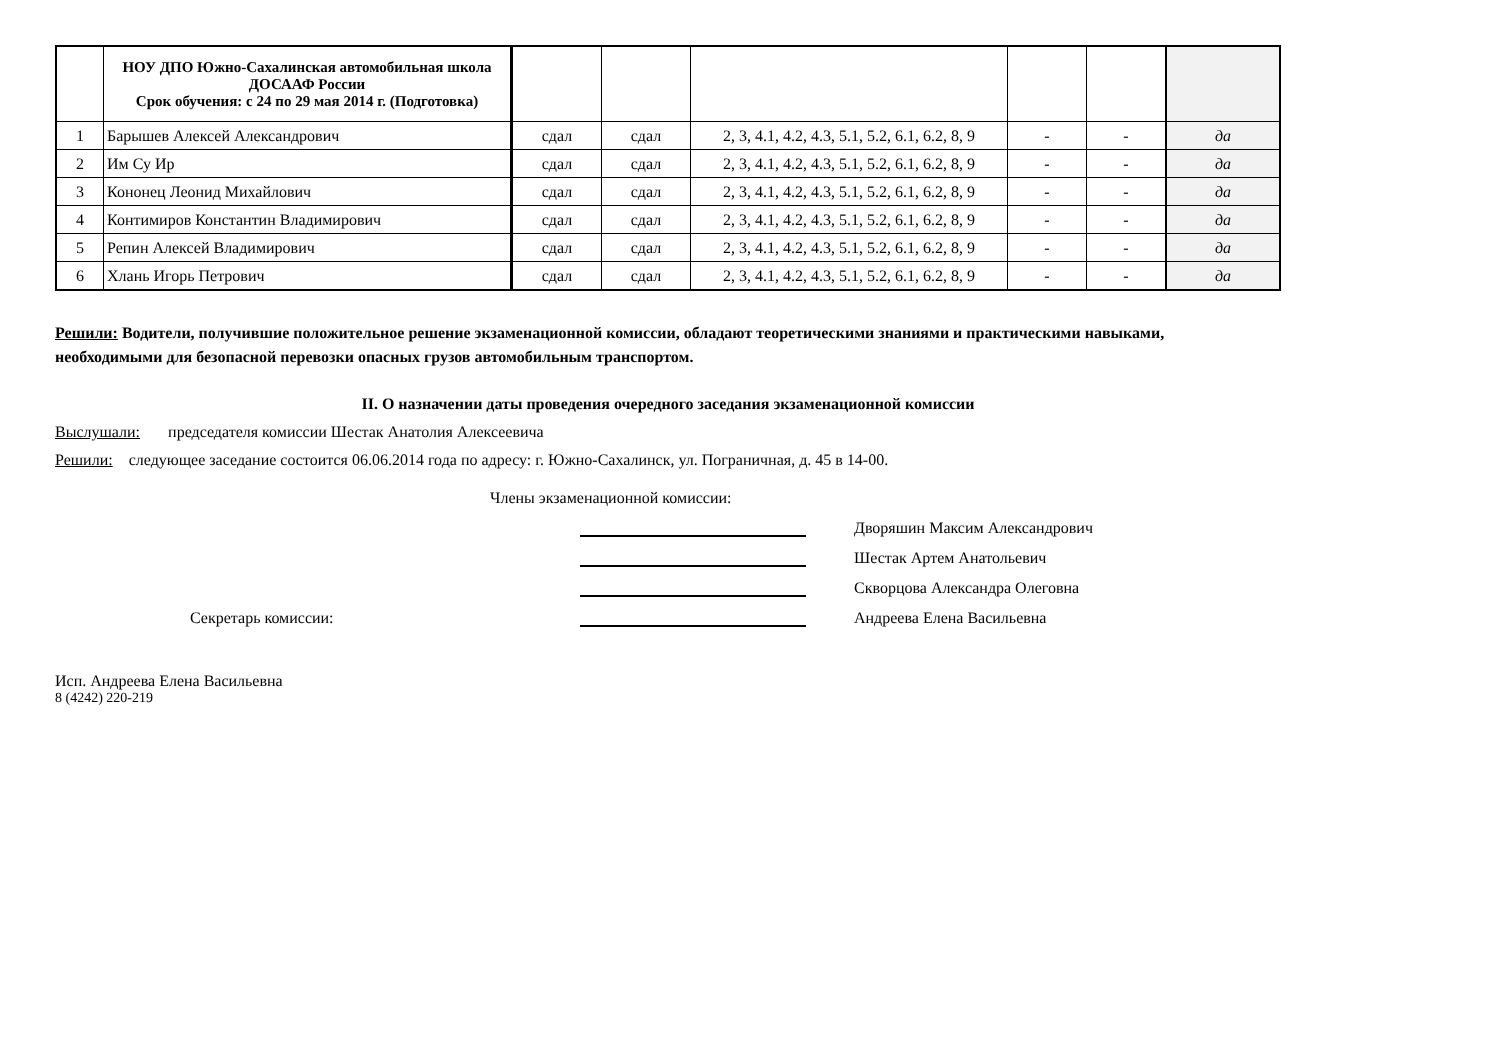| | НОУ ДПО Южно-Сахалинская автомобильная школа ДОСААФ России Срок обучения: с 24 по 29 мая 2014 г. (Подготовка) | | | | | | |
| 1 | Барышев Алексей Александрович | сдал | сдал | 2, 3, 4.1, 4.2, 4.3, 5.1, 5.2, 6.1, 6.2, 8, 9 | - | - | да |
| 2 | Им Су Ир | сдал | сдал | 2, 3, 4.1, 4.2, 4.3, 5.1, 5.2, 6.1, 6.2, 8, 9 | - | - | да |
| 3 | Кононец Леонид Михайлович | сдал | сдал | 2, 3, 4.1, 4.2, 4.3, 5.1, 5.2, 6.1, 6.2, 8, 9 | - | - | да |
| 4 | Контимиров Константин Владимирович | сдал | сдал | 2, 3, 4.1, 4.2, 4.3, 5.1, 5.2, 6.1, 6.2, 8, 9 | - | - | да |
| 5 | Репин Алексей Владимирович | сдал | сдал | 2, 3, 4.1, 4.2, 4.3, 5.1, 5.2, 6.1, 6.2, 8, 9 | - | - | да |
| 6 | Хлань Игорь Петрович | сдал | сдал | 2, 3, 4.1, 4.2, 4.3, 5.1, 5.2, 6.1, 6.2, 8, 9 | - | - | да |
Решили: Водители, получившие положительное решение экзаменационной комиссии, обладают теоретическими знаниями и практическими навыками, необходимыми для безопасной перевозки опасных грузов автомобильным транспортом.
II. О назначении даты проведения очередного заседания экзаменационной комиссии
Выслушали: председателя комиссии Шестак Анатолия Алексеевича
Решили: следующее заседание состоится 06.06.2014 года по адресу: г. Южно-Сахалинск, ул. Пограничная, д. 45 в 14-00.
Члены экзаменационной комиссии:
Дворяшин Максим Александрович
Шестак Артем Анатольевич
Скворцова Александра Олеговна
Секретарь комиссии:
Андреева Елена Васильевна
Исп. Андреева Елена Васильевна
8 (4242) 220-219